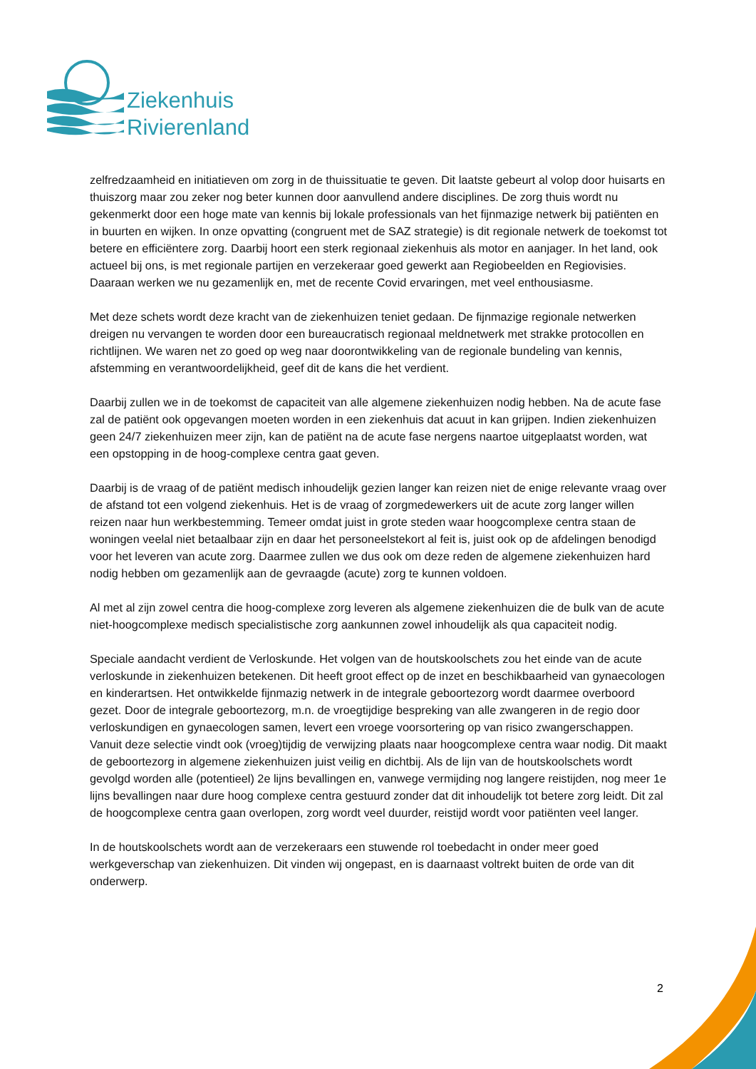Ziekenhuis
Rivierenland
zelfredzaamheid en initiatieven om zorg in de thuissituatie te geven. Dit laatste gebeurt al volop door huisarts en thuiszorg maar zou zeker nog beter kunnen door aanvullend andere disciplines. De zorg thuis wordt nu gekenmerkt door een hoge mate van kennis bij lokale professionals van het fijnmazige netwerk bij patiënten en in buurten en wijken. In onze opvatting (congruent met de SAZ strategie) is dit regionale netwerk de toekomst tot betere en efficiëntere zorg. Daarbij hoort een sterk regionaal ziekenhuis als motor en aanjager. In het land, ook actueel bij ons, is met regionale partijen en verzekeraar goed gewerkt aan Regiobeelden en Regiovisies. Daaraan werken we nu gezamenlijk en, met de recente Covid ervaringen, met veel enthousiasme.
Met deze schets wordt deze kracht van de ziekenhuizen teniet gedaan. De fijnmazige regionale netwerken dreigen nu vervangen te worden door een bureaucratisch regionaal meldnetwerk met strakke protocollen en richtlijnen. We waren net zo goed op weg naar doorontwikkeling van de regionale bundeling van kennis, afstemming en verantwoordelijkheid, geef dit de kans die het verdient.
Daarbij zullen we in de toekomst de capaciteit van alle algemene ziekenhuizen nodig hebben. Na de acute fase zal de patiënt ook opgevangen moeten worden in een ziekenhuis dat acuut in kan grijpen. Indien ziekenhuizen geen 24/7 ziekenhuizen meer zijn, kan de patiënt na de acute fase nergens naartoe uitgeplaatst worden, wat een opstopping in de hoog-complexe centra gaat geven.
Daarbij is de vraag of de patiënt medisch inhoudelijk gezien langer kan reizen niet de enige relevante vraag over de afstand tot een volgend ziekenhuis. Het is de vraag of zorgmedewerkers uit de acute zorg langer willen reizen naar hun werkbestemming. Temeer omdat juist in grote steden waar hoogcomplexe centra staan de woningen veelal niet betaalbaar zijn en daar het personeelstekort al feit is, juist ook op de afdelingen benodigd voor het leveren van acute zorg. Daarmee zullen we dus ook om deze reden de algemene ziekenhuizen hard nodig hebben om gezamenlijk aan de gevraagde (acute) zorg te kunnen voldoen.
Al met al zijn zowel centra die hoog-complexe zorg leveren als algemene ziekenhuizen die de bulk van de acute niet-hoogcomplexe medisch specialistische zorg aankunnen zowel inhoudelijk als qua capaciteit nodig.
Speciale aandacht verdient de Verloskunde. Het volgen van de houtskoolschets zou het einde van de acute verloskunde in ziekenhuizen betekenen. Dit heeft groot effect op de inzet en beschikbaarheid van gynaecologen en kinderartsen. Het ontwikkelde fijnmazig netwerk in de integrale geboortezorg wordt daarmee overboord gezet. Door de integrale geboortezorg, m.n. de vroegtijdige bespreking van alle zwangeren in de regio door verloskundigen en gynaecologen samen, levert een vroege voorsortering op van risico zwangerschappen. Vanuit deze selectie vindt ook (vroeg)tijdig de verwijzing plaats naar hoogcomplexe centra waar nodig. Dit maakt de geboortezorg in algemene ziekenhuizen juist veilig en dichtbij. Als de lijn van de houtskoolschets wordt gevolgd worden alle (potentieel) 2e lijns bevallingen en, vanwege vermijding nog langere reistijden, nog meer 1e lijns bevallingen naar dure hoog complexe centra gestuurd zonder dat dit inhoudelijk tot betere zorg leidt. Dit zal de hoogcomplexe centra gaan overlopen, zorg wordt veel duurder, reistijd wordt voor patiënten veel langer.
In de houtskoolschets wordt aan de verzekeraars een stuwende rol toebedacht in onder meer goed werkgeverschap van ziekenhuizen. Dit vinden wij ongepast, en is daarnaast voltrekt buiten de orde van dit onderwerp.
2